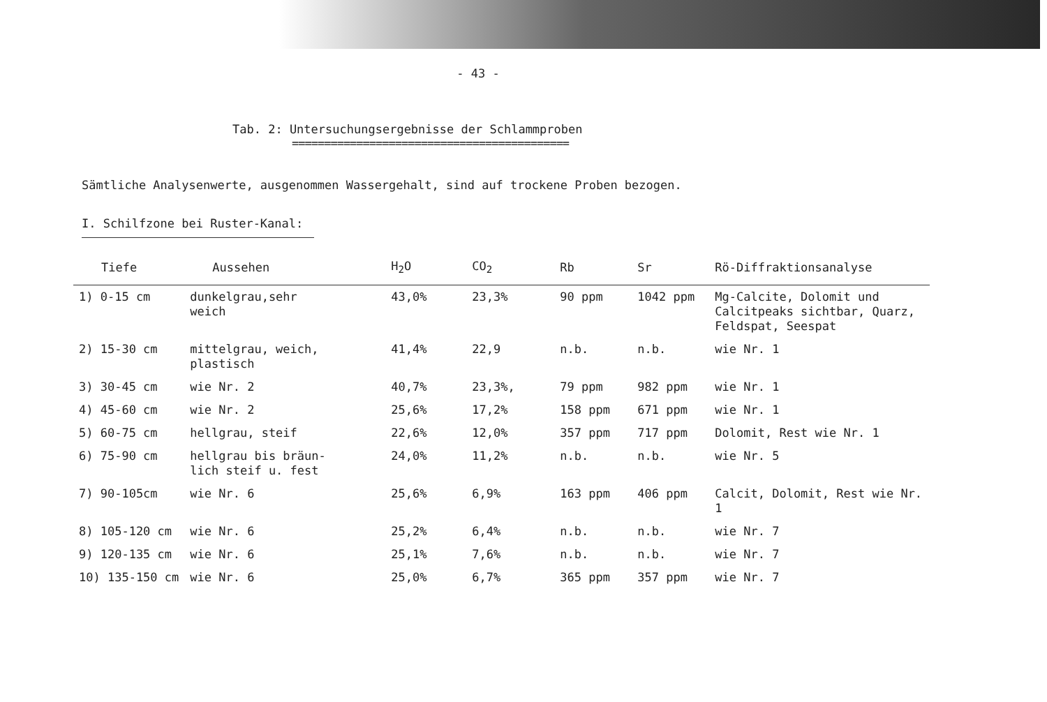- 43 -
Tab. 2: Untersuchungsergebnisse der Schlammproben
===========================================
Sämtliche Analysenwerte, ausgenommen Wassergehalt, sind auf trockene Proben bezogen.
I. Schilfzone bei Ruster-Kanal:
| Tiefe | Aussehen | H<sub>2</sub>O | CO<sub>2</sub> | Rb | Sr | Rö-Diffraktionsanalyse |
| --- | --- | --- | --- | --- | --- | --- |
| 1) 0-15 cm | dunkelgrau,sehr weich | 43,0% | 23,3% | 90 ppm | 1042 ppm | Mg-Calcite, Dolomit und Calcitpeaks sichtbar, Quarz, Feldspat, Seespat |
| 2) 15-30 cm | mittelgrau, weich, plastisch | 41,4% | 22,9 | n.b. | n.b. | wie Nr. 1 |
| 3) 30-45 cm | wie Nr. 2 | 40,7% | 23,3%, | 79 ppm | 982 ppm | wie Nr. 1 |
| 4) 45-60 cm | wie Nr. 2 | 25,6% | 17,2% | 158 ppm | 671 ppm | wie Nr. 1 |
| 5) 60-75 cm | hellgrau, steif | 22,6% | 12,0% | 357 ppm | 717 ppm | Dolomit, Rest wie Nr. 1 |
| 6) 75-90 cm | hellgrau bis bräun- lich steif u. fest | 24,0% | 11,2% | n.b. | n.b. | wie Nr. 5 |
| 7) 90-105cm | wie Nr. 6 | 25,6% | 6,9% | 163 ppm | 406 ppm | Calcit, Dolomit, Rest wie Nr. 1 |
| 8) 105-120 cm | wie Nr. 6 | 25,2% | 6,4% | n.b. | n.b. | wie Nr. 7 |
| 9) 120-135 cm | wie Nr. 6 | 25,1% | 7,6% | n.b. | n.b. | wie Nr. 7 |
| 10) 135-150 cm | wie Nr. 6 | 25,0% | 6,7% | 365 ppm | 357 ppm | wie Nr. 7 |